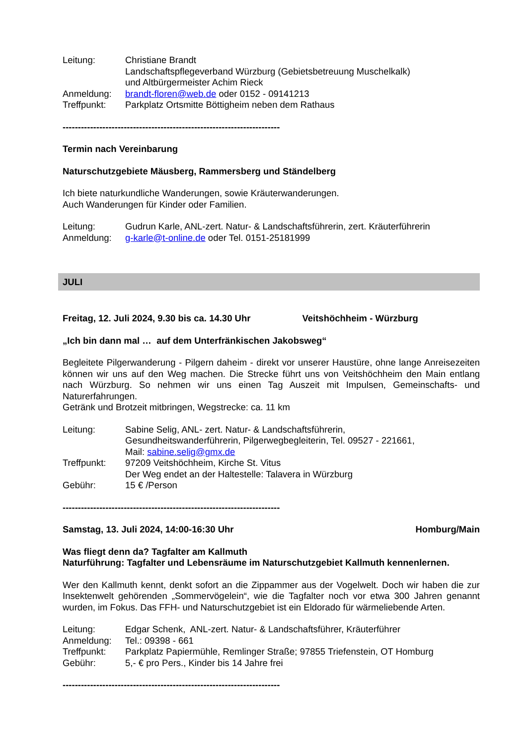Leitung: Christiane Brandt
Landschaftspflegeverband Würzburg (Gebietsbetreuung Muschelkalk)
und Altbürgermeister Achim Rieck
Anmeldung: brandt-floren@web.de oder 0152 - 09141213
Treffpunkt: Parkplatz Ortsmitte Böttigheim neben dem Rathaus
-----------------------------------------------------------------------
Termin nach Vereinbarung
Naturschutzgebiete Mäusberg, Rammersberg und Ständelberg
Ich biete naturkundliche Wanderungen, sowie Kräuterwanderungen.
Auch Wanderungen für Kinder oder Familien.
Leitung: Gudrun Karle, ANL-zert. Natur- & Landschaftsführerin, zert. Kräuterführerin
Anmeldung: g-karle@t-online.de oder Tel. 0151-25181999
JULI
Freitag, 12. Juli 2024, 9.30 bis ca. 14.30 Uhr Veitshöchheim - Würzburg
„Ich bin dann mal … auf dem Unterfränkischen Jakobsweg“
Begleitete Pilgerwanderung - Pilgern daheim - direkt vor unserer Haustüre, ohne lange Anreisezeiten können wir uns auf den Weg machen. Die Strecke führt uns von Veitshöchheim den Main entlang nach Würzburg. So nehmen wir uns einen Tag Auszeit mit Impulsen, Gemeinschafts- und Naturerfahrungen.
Getränk und Brotzeit mitbringen, Wegstrecke: ca. 11 km
Leitung: Sabine Selig, ANL- zert. Natur- & Landschaftsführerin,
Gesundheitswanderführerin, Pilgerwegbegleiterin, Tel. 09527 - 221661,
Mail: sabine.selig@gmx.de
Treffpunkt: 97209 Veitshöchheim, Kirche St. Vitus
Der Weg endet an der Haltestelle: Talavera in Würzburg
Gebühr: 15 € /Person
-----------------------------------------------------------------------
Samstag, 13. Juli 2024, 14:00-16:30 Uhr Homburg/Main
Was fliegt denn da? Tagfalter am Kallmuth
Naturführung: Tagfalter und Lebensräume im Naturschutzgebiet Kallmuth kennenlernen.
Wer den Kallmuth kennt, denkt sofort an die Zippammer aus der Vogelwelt. Doch wir haben die zur Insektenwelt gehörenden „Sommervögelein“, wie die Tagfalter noch vor etwa 300 Jahren genannt wurden, im Fokus. Das FFH- und Naturschutzgebiet ist ein Eldorado für wärmeliebende Arten.
Leitung: Edgar Schenk, ANL-zert. Natur- & Landschaftsführer, Kräuterführer
Anmeldung: Tel.: 09398 - 661
Treffpunkt: Parkplatz Papiermühle, Remlinger Straße; 97855 Triefenstein, OT Homburg
Gebühr: 5,- € pro Pers., Kinder bis 14 Jahre frei
-----------------------------------------------------------------------